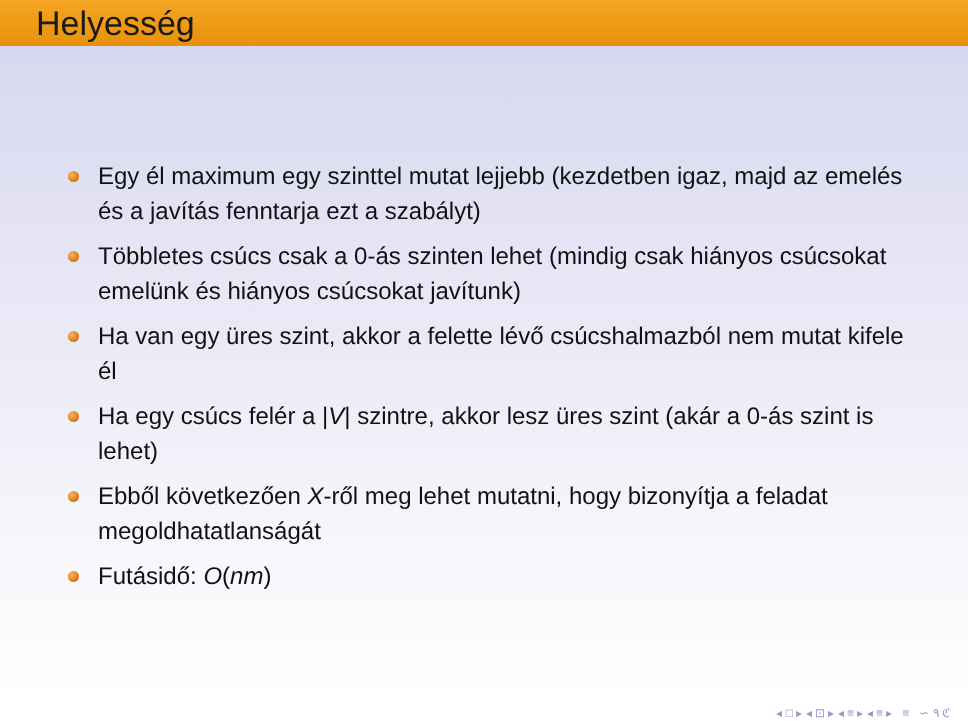Helyesség
Egy él maximum egy szinttel mutat lejjebb (kezdetben igaz, majd az emelés és a javítás fenntarja ezt a szabályt)
Többletes csúcs csak a 0-ás szinten lehet (mindig csak hiányos csúcsokat emelünk és hiányos csúcsokat javítunk)
Ha van egy üres szint, akkor a felette lévő csúcshalmazból nem mutat kifele él
Ha egy csúcs felér a |V| szintre, akkor lesz üres szint (akár a 0-ás szint is lehet)
Ebből következően X-ről meg lehet mutatni, hogy bizonyítja a feladat megoldhatatlanságát
Futásidő: O(nm)
◂ □ ▸ ◂ ⊡ ▸ ◂ ≡ ▸ ◂ ≡ ▸ ≡ ∽ ۹ ℭ